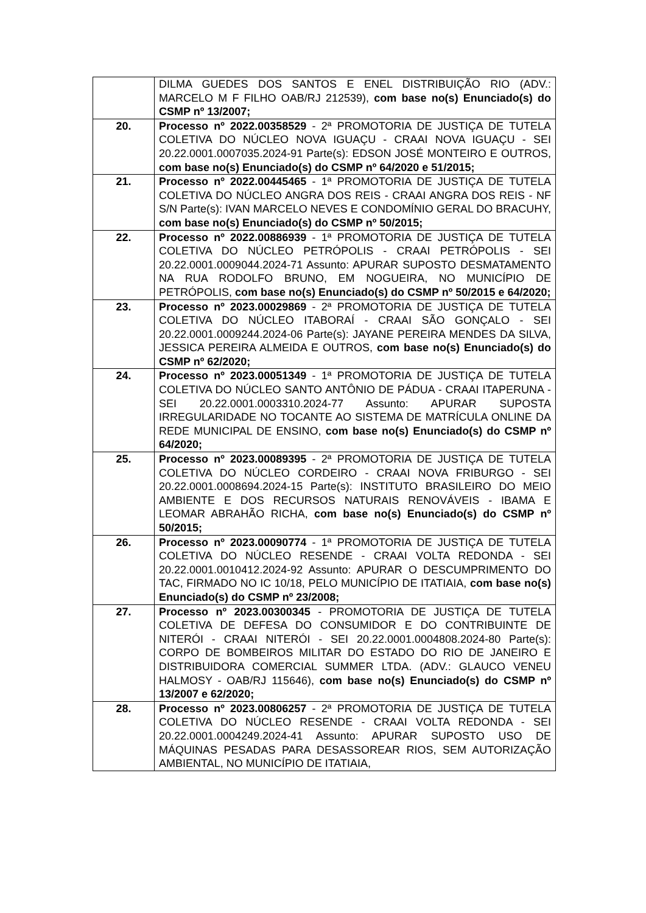| | DILMA GUEDES DOS SANTOS E ENEL DISTRIBUIÇÃO RIO (ADV.: MARCELO M F FILHO OAB/RJ 212539), com base no(s) Enunciado(s) do CSMP nº 13/2007; |
| 20. | Processo nº 2022.00358529 - 2ª PROMOTORIA DE JUSTIÇA DE TUTELA COLETIVA DO NÚCLEO NOVA IGUAÇU - CRAAI NOVA IGUAÇU - SEI 20.22.0001.0007035.2024-91 Parte(s): EDSON JOSÉ MONTEIRO E OUTROS, com base no(s) Enunciado(s) do CSMP nº 64/2020 e 51/2015; |
| 21. | Processo nº 2022.00445465 - 1ª PROMOTORIA DE JUSTIÇA DE TUTELA COLETIVA DO NÚCLEO ANGRA DOS REIS - CRAAI ANGRA DOS REIS - NF S/N Parte(s): IVAN MARCELO NEVES E CONDOMÍNIO GERAL DO BRACUHY, com base no(s) Enunciado(s) do CSMP nº 50/2015; |
| 22. | Processo nº 2022.00886939 - 1ª PROMOTORIA DE JUSTIÇA DE TUTELA COLETIVA DO NÚCLEO PETRÓPOLIS - CRAAI PETRÓPOLIS - SEI 20.22.0001.0009044.2024-71 Assunto: APURAR SUPOSTO DESMATAMENTO NA RUA RODOLFO BRUNO, EM NOGUEIRA, NO MUNICÍPIO DE PETRÓPOLIS, com base no(s) Enunciado(s) do CSMP nº 50/2015 e 64/2020; |
| 23. | Processo nº 2023.00029869 - 2ª PROMOTORIA DE JUSTIÇA DE TUTELA COLETIVA DO NÚCLEO ITABORAÍ - CRAAI SÃO GONÇALO - SEI 20.22.0001.0009244.2024-06 Parte(s): JAYANE PEREIRA MENDES DA SILVA, JESSICA PEREIRA ALMEIDA E OUTROS, com base no(s) Enunciado(s) do CSMP nº 62/2020; |
| 24. | Processo nº 2023.00051349 - 1ª PROMOTORIA DE JUSTIÇA DE TUTELA COLETIVA DO NÚCLEO SANTO ANTÔNIO DE PÁDUA - CRAAI ITAPERUNA - SEI 20.22.0001.0003310.2024-77 Assunto: APURAR SUPOSTA IRREGULARIDADE NO TOCANTE AO SISTEMA DE MATRÍCULA ONLINE DA REDE MUNICIPAL DE ENSINO, com base no(s) Enunciado(s) do CSMP nº 64/2020; |
| 25. | Processo nº 2023.00089395 - 2ª PROMOTORIA DE JUSTIÇA DE TUTELA COLETIVA DO NÚCLEO CORDEIRO - CRAAI NOVA FRIBURGO - SEI 20.22.0001.0008694.2024-15 Parte(s): INSTITUTO BRASILEIRO DO MEIO AMBIENTE E DOS RECURSOS NATURAIS RENOVÁVEIS - IBAMA E LEOMAR ABRAHÃO RICHA, com base no(s) Enunciado(s) do CSMP nº 50/2015; |
| 26. | Processo nº 2023.00090774 - 1ª PROMOTORIA DE JUSTIÇA DE TUTELA COLETIVA DO NÚCLEO RESENDE - CRAAI VOLTA REDONDA - SEI 20.22.0001.0010412.2024-92 Assunto: APURAR O DESCUMPRIMENTO DO TAC, FIRMADO NO IC 10/18, PELO MUNICÍPIO DE ITATIAIA, com base no(s) Enunciado(s) do CSMP nº 23/2008; |
| 27. | Processo nº 2023.00300345 - PROMOTORIA DE JUSTIÇA DE TUTELA COLETIVA DE DEFESA DO CONSUMIDOR E DO CONTRIBUINTE DE NITERÓI - CRAAI NITERÓI - SEI 20.22.0001.0004808.2024-80 Parte(s): CORPO DE BOMBEIROS MILITAR DO ESTADO DO RIO DE JANEIRO E DISTRIBUIDORA COMERCIAL SUMMER LTDA. (ADV.: GLAUCO VENEU HALMOSY - OAB/RJ 115646), com base no(s) Enunciado(s) do CSMP nº 13/2007 e 62/2020; |
| 28. | Processo nº 2023.00806257 - 2ª PROMOTORIA DE JUSTIÇA DE TUTELA COLETIVA DO NÚCLEO RESENDE - CRAAI VOLTA REDONDA - SEI 20.22.0001.0004249.2024-41 Assunto: APURAR SUPOSTO USO DE MÁQUINAS PESADAS PARA DESASSOREAR RIOS, SEM AUTORIZAÇÃO AMBIENTAL, NO MUNICÍPIO DE ITATIAIA, |